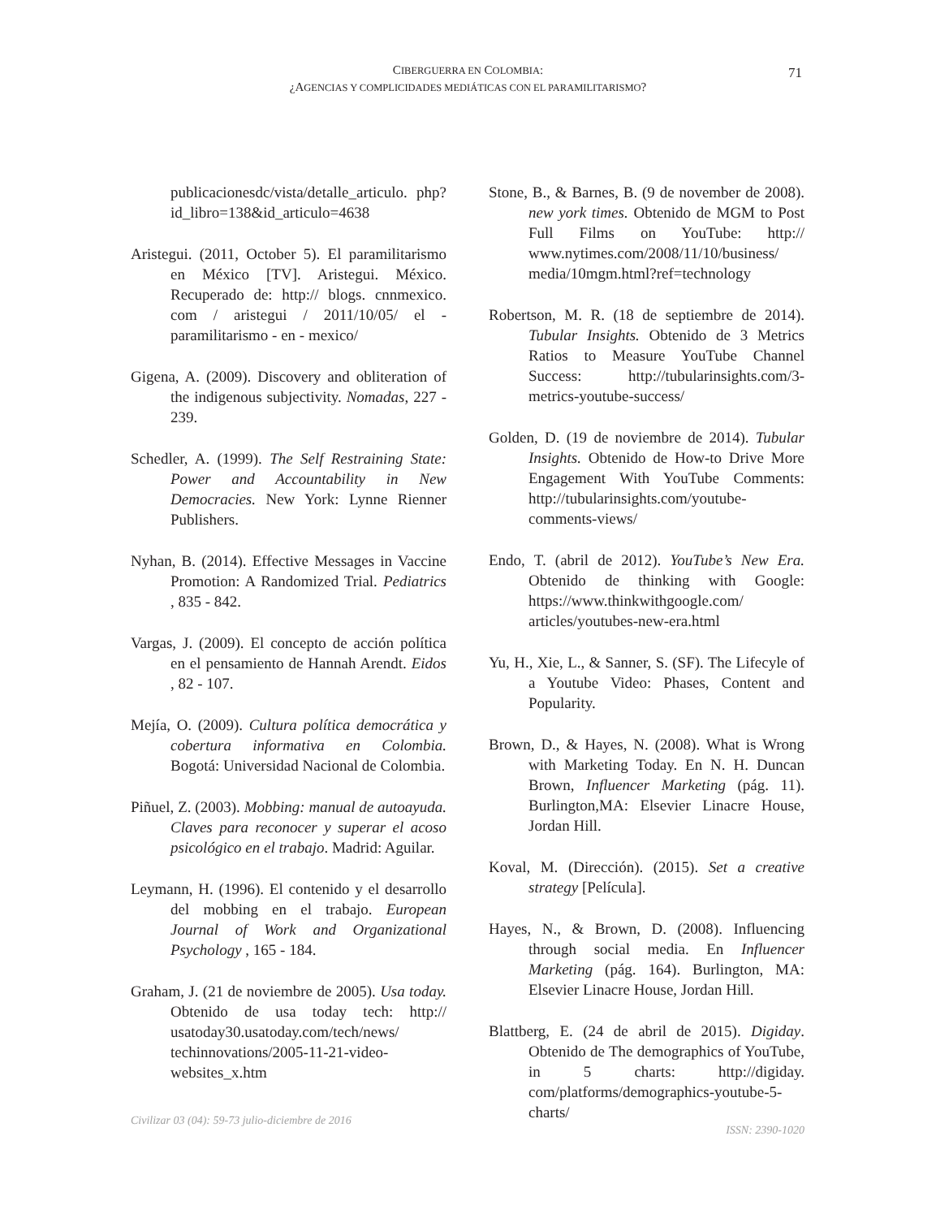CIBERGUERRA EN COLOMBIA:
¿AGENCIAS Y COMPLICIDADES MEDIÁTICAS CON EL PARAMILITARISMO?
71
publicacionesdc/vista/detalle_articulo. php?id_libro=138&id_articulo=4638
Aristegui. (2011, October 5). El paramilitarismo en México [TV]. Aristegui. México. Recuperado de: http:// blogs. cnnmexico. com / aristegui / 2011/10/05/ el - paramilitarismo - en - mexico/
Gigena, A. (2009). Discovery and obliteration of the indigenous subjectivity. Nomadas, 227 - 239.
Schedler, A. (1999). The Self Restraining State: Power and Accountability in New Democracies. New York: Lynne Rienner Publishers.
Nyhan, B. (2014). Effective Messages in Vaccine Promotion: A Randomized Trial. Pediatrics , 835 - 842.
Vargas, J. (2009). El concepto de acción política en el pensamiento de Hannah Arendt. Eidos , 82 - 107.
Mejía, O. (2009). Cultura política democrática y cobertura informativa en Colombia. Bogotá: Universidad Nacional de Colombia.
Piñuel, Z. (2003). Mobbing: manual de autoayuda. Claves para reconocer y superar el acoso psicológico en el trabajo. Madrid: Aguilar.
Leymann, H. (1996). El contenido y el desarrollo del mobbing en el trabajo. European Journal of Work and Organizational Psychology , 165 - 184.
Graham, J. (21 de noviembre de 2005). Usa today. Obtenido de usa today tech: http:// usatoday30.usatoday.com/tech/news/ techinnovations/2005-11-21-video-websites_x.htm
Stone, B., & Barnes, B. (9 de november de 2008). new york times. Obtenido de MGM to Post Full Films on YouTube: http:// www.nytimes.com/2008/11/10/business/ media/10mgm.html?ref=technology
Robertson, M. R. (18 de septiembre de 2014). Tubular Insights. Obtenido de 3 Metrics Ratios to Measure YouTube Channel Success: http://tubularinsights.com/3-metrics-youtube-success/
Golden, D. (19 de noviembre de 2014). Tubular Insights. Obtenido de How-to Drive More Engagement With YouTube Comments: http://tubularinsights.com/youtube-comments-views/
Endo, T. (abril de 2012). YouTube’s New Era. Obtenido de thinking with Google: https://www.thinkwithgoogle.com/ articles/youtubes-new-era.html
Yu, H., Xie, L., & Sanner, S. (SF). The Lifecyle of a Youtube Video: Phases, Content and Popularity.
Brown, D., & Hayes, N. (2008). What is Wrong with Marketing Today. En N. H. Duncan Brown, Influencer Marketing (pág. 11). Burlington,MA: Elsevier Linacre House, Jordan Hill.
Koval, M. (Dirección). (2015). Set a creative strategy [Película].
Hayes, N., & Brown, D. (2008). Influencing through social media. En Influencer Marketing (pág. 164). Burlington, MA: Elsevier Linacre House, Jordan Hill.
Blattberg, E. (24 de abril de 2015). Digiday. Obtenido de The demographics of YouTube, in 5 charts: http://digiday. com/platforms/demographics-youtube-5-charts/
Civilizar 03 (04): 59-73 julio-diciembre de 2016 ISSN: 2390-1020